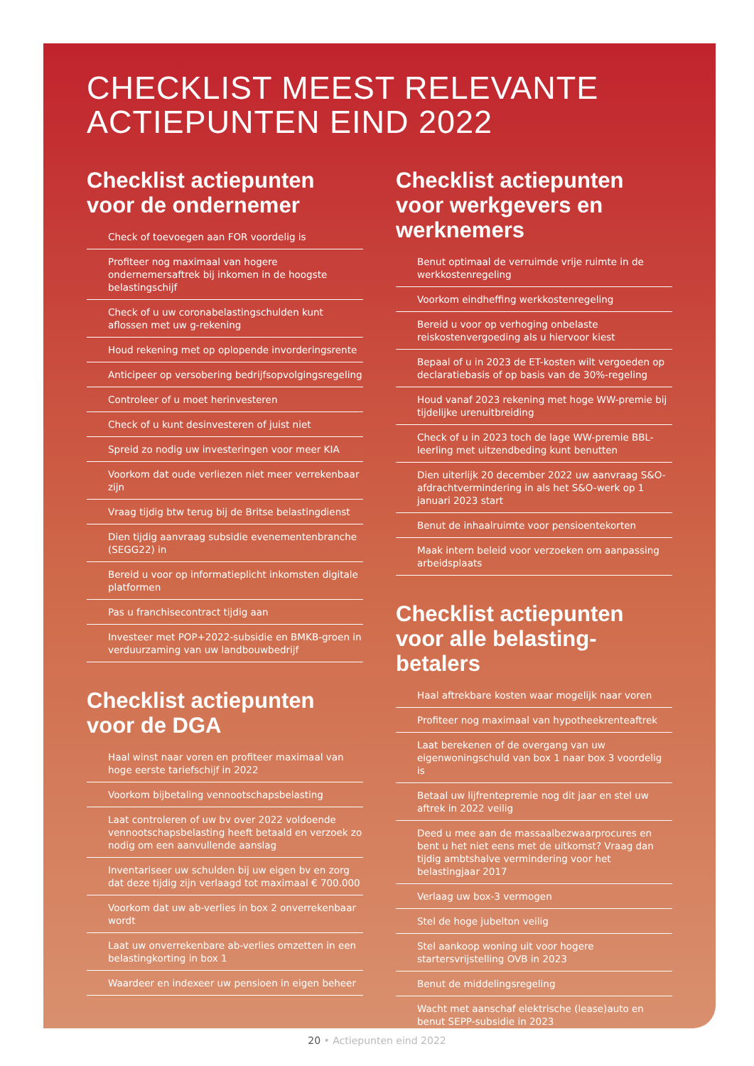CHECKLIST MEEST RELEVANTE
ACTIEPUNTEN EIND 2022
Checklist actiepunten voor de ondernemer
Check of toevoegen aan FOR voordelig is
Profiteer nog maximaal van hogere ondernemersaftrek bij inkomen in de hoogste belastingschijf
Check of u uw coronabelastingschulden kunt aflossen met uw g-rekening
Houd rekening met op oplopende invorderingsrente
Anticipeer op versobering bedrijfsopvolgingsregeling
Controleer of u moet herinvesteren
Check of u kunt desinvesteren of juist niet
Spreid zo nodig uw investeringen voor meer KIA
Voorkom dat oude verliezen niet meer verrekenbaar zijn
Vraag tijdig btw terug bij de Britse belastingdienst
Dien tijdig aanvraag subsidie evenementenbranche (SEGG22) in
Bereid u voor op informatieplicht inkomsten digitale platformen
Pas u franchisecontract tijdig aan
Investeer met POP+2022-subsidie en BMKB-groen in verduurzaming van uw landbouwbedrijf
Checklist actiepunten voor de DGA
Haal winst naar voren en profiteer maximaal van hoge eerste tariefschijf in 2022
Voorkom bijbetaling vennootschapsbelasting
Laat controleren of uw bv over 2022 voldoende vennootschapsbelasting heeft betaald en verzoek zo nodig om een aanvullende aanslag
Inventariseer uw schulden bij uw eigen bv en zorg dat deze tijdig zijn verlaagd tot maximaal € 700.000
Voorkom dat uw ab-verlies in box 2 onverrekenbaar wordt
Laat uw onverrekenbare ab-verlies omzetten in een belastingkorting in box 1
Waardeer en indexeer uw pensioen in eigen beheer
Checklist actiepunten voor werkgevers en werknemers
Benut optimaal de verruimde vrije ruimte in de werkkostenregeling
Voorkom eindheffing werkkostenregeling
Bereid u voor op verhoging onbelaste reiskostenvergoeding als u hiervoor kiest
Bepaal of u in 2023 de ET-kosten wilt vergoeden op declaratiebasis of op basis van de 30%-regeling
Houd vanaf 2023 rekening met hoge WW-premie bij tijdelijke urenuitbreiding
Check of u in 2023 toch de lage WW-premie BBL-leerling met uitzendbeding kunt benutten
Dien uiterlijk 20 december 2022 uw aanvraag S&O-afdrachtvermindering in als het S&O-werk op 1 januari 2023 start
Benut de inhaalruimte voor pensioentekorten
Maak intern beleid voor verzoeken om aanpassing arbeidsplaats
Checklist actiepunten voor alle belasting-betalers
Haal aftrekbare kosten waar mogelijk naar voren
Profiteer nog maximaal van hypotheekrenteaftrek
Laat berekenen of de overgang van uw eigenwoningschuld van box 1 naar box 3 voordelig is
Betaal uw lijfrentepremie nog dit jaar en stel uw aftrek in 2022 veilig
Deed u mee aan de massaalbezwaarprocures en bent u het niet eens met de uitkomst? Vraag dan tijdig ambtshalve vermindering voor het belastingjaar 2017
Verlaag uw box-3 vermogen
Stel de hoge jubelton veilig
Stel aankoop woning uit voor hogere startersvrijstelling OVB in 2023
Benut de middelingsregeling
Wacht met aanschaf elektrische (lease)auto en benut SEPP-subsidie in 2023
20 • Actiepunten eind 2022